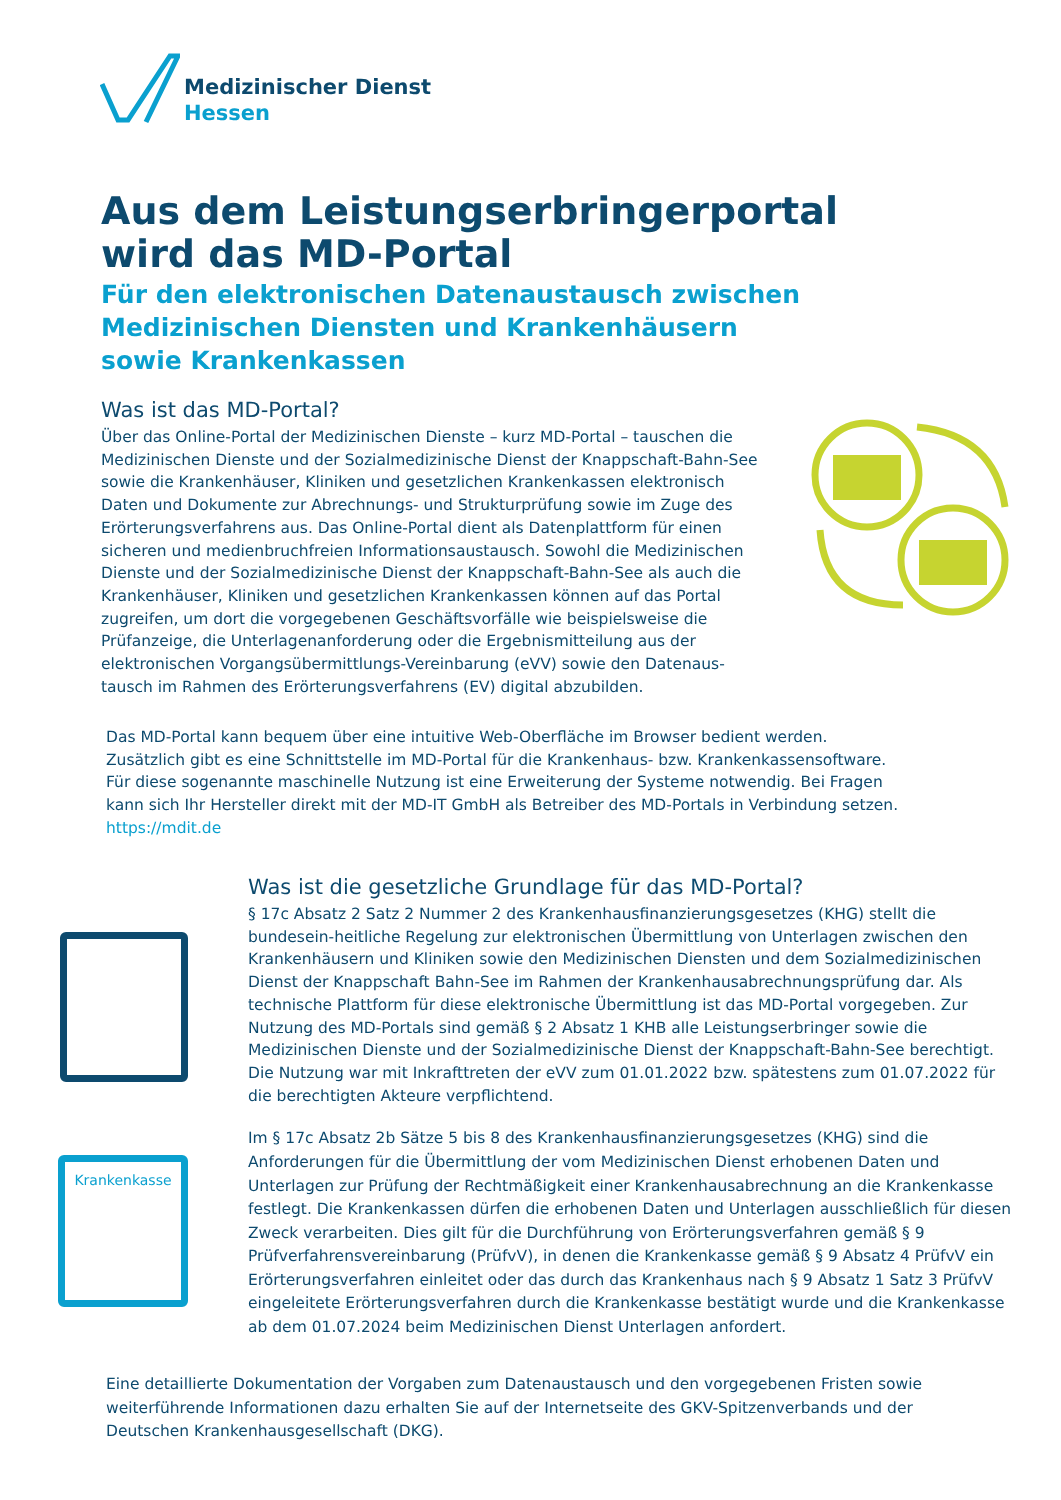Medizinischer Dienst
Hessen
Aus dem Leistungserbringerportal
wird das MD-Portal
Für den elektronischen Datenaustausch zwischen Medizinischen Diensten und Krankenhäusern sowie Krankenkassen
Was ist das MD-Portal?
Über das Online-Portal der Medizinischen Dienste – kurz MD-Portal – tauschen die Medizinischen Dienste und der Sozialmedizinische Dienst der Knappschaft-Bahn-See sowie die Krankenhäuser, Kliniken und gesetzlichen Krankenkassen elektronisch Daten und Dokumente zur Abrechnungs- und Strukturprüfung sowie im Zuge des Erörterungsverfahrens aus. Das Online-Portal dient als Datenplattform für einen sicheren und medienbruchfreien Informationsaustausch. Sowohl die Medizinischen Dienste und der Sozialmedizinische Dienst der Knappschaft-Bahn-See als auch die Krankenhäuser, Kliniken und gesetzlichen Krankenkassen können auf das Portal zugreifen, um dort die vorgegebenen Geschäftsvorfälle wie beispielsweise die Prüfanzeige, die Unterlagenanforderung oder die Ergebnismitteilung aus der elektronischen Vorgangsübermittlungs-Vereinbarung (eVV) sowie den Datenaus-tausch im Rahmen des Erörterungsverfahrens (EV) digital abzubilden.
Das MD-Portal kann bequem über eine intuitive Web-Oberfläche im Browser bedient werden. Zusätzlich gibt es eine Schnittstelle im MD-Portal für die Krankenhaus- bzw. Krankenkassensoftware. Für diese sogenannte maschinelle Nutzung ist eine Erweiterung der Systeme notwendig. Bei Fragen kann sich Ihr Hersteller direkt mit der MD-IT GmbH als Betreiber des MD-Portals in Verbindung setzen. https://mdit.de
Krankenkasse
Was ist die gesetzliche Grundlage für das MD-Portal?
§ 17c Absatz 2 Satz 2 Nummer 2 des Krankenhausfinanzierungsgesetzes (KHG) stellt die bundesein-heitliche Regelung zur elektronischen Übermittlung von Unterlagen zwischen den Krankenhäusern und Kliniken sowie den Medizinischen Diensten und dem Sozialmedizinischen Dienst der Knappschaft Bahn-See im Rahmen der Krankenhausabrechnungsprüfung dar. Als technische Plattform für diese elektronische Übermittlung ist das MD-Portal vorgegeben. Zur Nutzung des MD-Portals sind gemäß § 2 Absatz 1 KHB alle Leistungserbringer sowie die Medizinischen Dienste und der Sozialmedizinische Dienst der Knappschaft-Bahn-See berechtigt. Die Nutzung war mit Inkrafttreten der eVV zum 01.01.2022 bzw. spätestens zum 01.07.2022 für die berechtigten Akteure verpflichtend.
Im § 17c Absatz 2b Sätze 5 bis 8 des Krankenhausfinanzierungsgesetzes (KHG) sind die Anforderungen für die Übermittlung der vom Medizinischen Dienst erhobenen Daten und Unterlagen zur Prüfung der Rechtmäßigkeit einer Krankenhausabrechnung an die Krankenkasse festlegt. Die Krankenkassen dürfen die erhobenen Daten und Unterlagen ausschließlich für diesen Zweck verarbeiten. Dies gilt für die Durchführung von Erörterungsverfahren gemäß § 9 Prüfverfahrensvereinbarung (PrüfvV), in denen die Krankenkasse gemäß § 9 Absatz 4 PrüfvV ein Erörterungsverfahren einleitet oder das durch das Krankenhaus nach § 9 Absatz 1 Satz 3 PrüfvV eingeleitete Erörterungsverfahren durch die Krankenkasse bestätigt wurde und die Krankenkasse ab dem 01.07.2024 beim Medizinischen Dienst Unterlagen anfordert.
Eine detaillierte Dokumentation der Vorgaben zum Datenaustausch und den vorgegebenen Fristen sowie weiterführende Informationen dazu erhalten Sie auf der Internetseite des GKV-Spitzenverbands und der Deutschen Krankenhausgesellschaft (DKG).